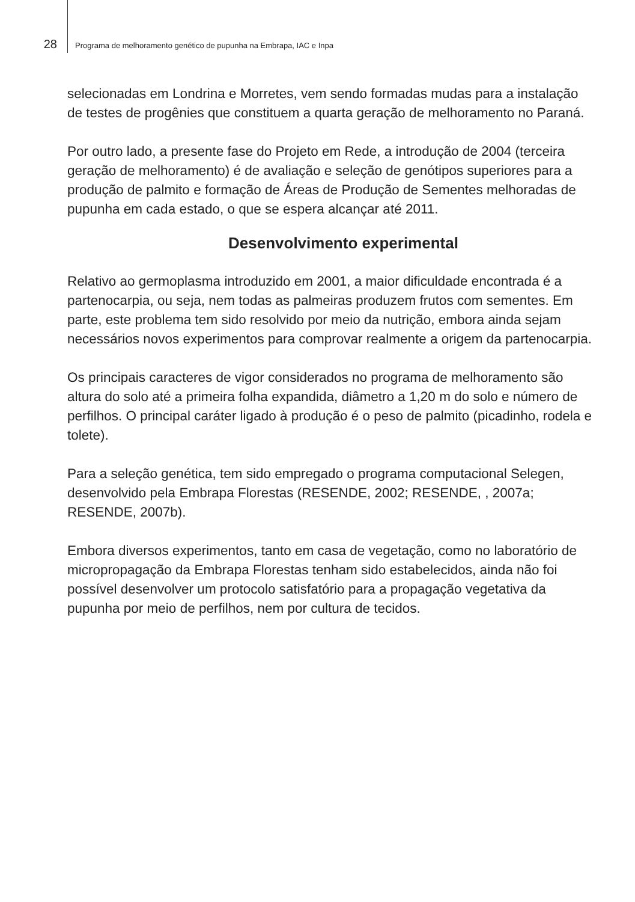28 Programa de melhoramento genético de pupunha na Embrapa, IAC e Inpa
selecionadas em Londrina e Morretes, vem sendo formadas mudas para a instalação de testes de progênies que constituem a quarta geração de melhoramento no Paraná.
Por outro lado, a presente fase do Projeto em Rede, a introdução de 2004 (terceira geração de melhoramento) é de avaliação e seleção de genótipos superiores para a produção de palmito e formação de Áreas de Produção de Sementes melhoradas de pupunha em cada estado, o que se espera alcançar até 2011.
Desenvolvimento experimental
Relativo ao germoplasma introduzido em 2001, a maior dificuldade encontrada é a partenocarpia, ou seja, nem todas as palmeiras produzem frutos com sementes. Em parte, este problema tem sido resolvido por meio da nutrição, embora ainda sejam necessários novos experimentos para comprovar realmente a origem da partenocarpia.
Os principais caracteres de vigor considerados no programa de melhoramento são altura do solo até a primeira folha expandida, diâmetro a 1,20 m do solo e número de perfilhos. O principal caráter ligado à produção é o peso de palmito (picadinho, rodela e tolete).
Para a seleção genética, tem sido empregado o programa computacional Selegen, desenvolvido pela Embrapa Florestas (RESENDE, 2002; RESENDE, , 2007a; RESENDE, 2007b).
Embora diversos experimentos, tanto em casa de vegetação, como no laboratório de micropropagação da Embrapa Florestas tenham sido estabelecidos, ainda não foi possível desenvolver um protocolo satisfatório para a propagação vegetativa da pupunha por meio de perfilhos, nem por cultura de tecidos.